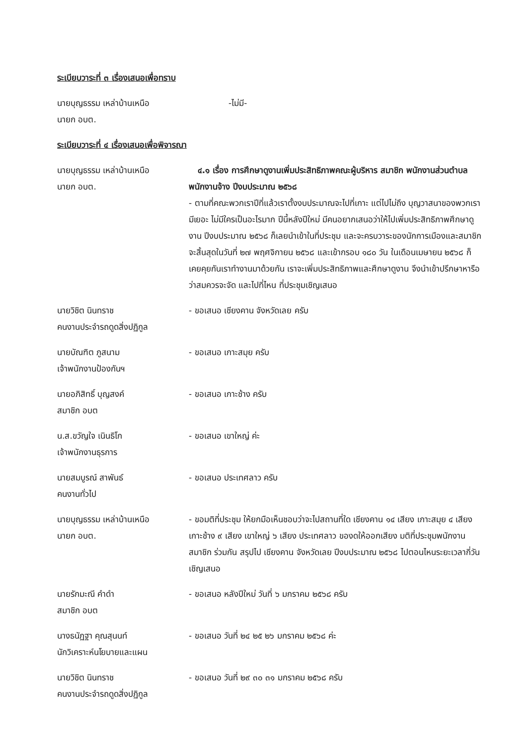ระเบียบวาระที่ ๓ เรื่องเสนอเพื่อทราบ
นายบุญธรรม เหล่าบ้านเหนือ
นายก อบต.
-ไม่มี-
ระเบียบวาระที่ ๔ เรื่องเสนอเพื่อพิจารณา
นายบุญธรรม เหล่าบ้านเหนือ
นายก อบต.
๔.๑ เรื่อง การศึกษาดูงานเพิ่มประสิทธิภาพคณะผู้บริหาร สมาชิก พนักงานส่วนตำบล พนักงานจ้าง ปีงบประมาณ ๒๕๖๘
- ตามที่คณะพวกเราปีที่แล้วเราตั้งงบประมาณจะไปที่เกาะ แต่ไปไม่ถึง บุญวาสนาของพวกเรามีเยอะ ไม่มีใครเป็นอะไรมาก ปีนี้หลังปีใหม่ มีคนอยากเสนอว่าให้ไปเพิ่มประสิทธิภาพศึกษาดูงาน ปีงบประมาณ ๒๕๖๘ ก็เลยนำเข้าในที่ประชุม และจะครบวาระของนักการเมืองและสมาชิก จะสิ้นสุดในวันที่ ๒๗ พฤศจิกายน ๒๕๖๘ และเข้ากรอบ ๑๘๐ วัน ในเดือนเมษายน ๒๕๖๘ ก็เคยคุยกันเราทำงานมาด้วยกัน เราจะเพิ่มประสิทธิภาพและศึกษาดูงาน จึงนำเข้าปรึกษาหารือว่าสมควรจะจัด และไปที่ไหน ที่ประชุมเชิญเสนอ
นายวิชิต นินทราช
คนงานประจำรถดูดสิ่งปฏิกูล
- ขอเสนอ เชียงคาน จังหวัดเลย ครับ
นายบัณฑิต ภูสนาม
เจ้าพนักงานป้องกันฯ
- ขอเสนอ เกาะสมุย ครับ
นายอภิสิทธิ์ บุญสงค์
สมาชิก อบต
- ขอเสนอ เกาะช้าง ครับ
น.ส.ขวัญใจ เนินธิโก
เจ้าพนักงานธุรการ
- ขอเสนอ เขาใหญ่ ค่ะ
นายสมบูรณ์ สาพันธ์
คนงานทั่วไป
- ขอเสนอ ประเทศลาว ครับ
นายบุญธรรม เหล่าบ้านเหนือ
นายก อบต.
- ขอมติที่ประชุม ให้ยกมือเห็นชอบว่าจะไปสถานที่ใด เชียงคาน ๑๔ เสียง เกาะสมุย ๔ เสียง เกาะช้าง ๙ เสียง เขาใหญ่ ๖ เสียง ประเทศลาว ของดให้ออกเสียง มติที่ประชุมพนักงาน สมาชิก ร่วมกัน สรุปไป เชียงคาน จังหวัดเลย ปีงบประมาณ ๒๕๖๘ ไปตอนไหนระยะเวลากี่วัน เชิญเสนอ
นายรักมะณี คำดำ
สมาชิก อบต
- ขอเสนอ หลังปีใหม่ วันที่ ๖ มกราคม ๒๕๖๘ ครับ
นางธนัฏฐา คุณสุนนท์
นักวิเคราะห์นโยบายและแผน
- ขอเสนอ วันที่ ๒๔ ๒๕ ๒๖ มกราคม ๒๕๖๘ ค่ะ
นายวิชิต นินทราช
คนงานประจำรถดูดสิ่งปฏิกูล
- ขอเสนอ วันที่ ๒๙ ๓๐ ๓๑ มกราคม ๒๕๖๘ ครับ